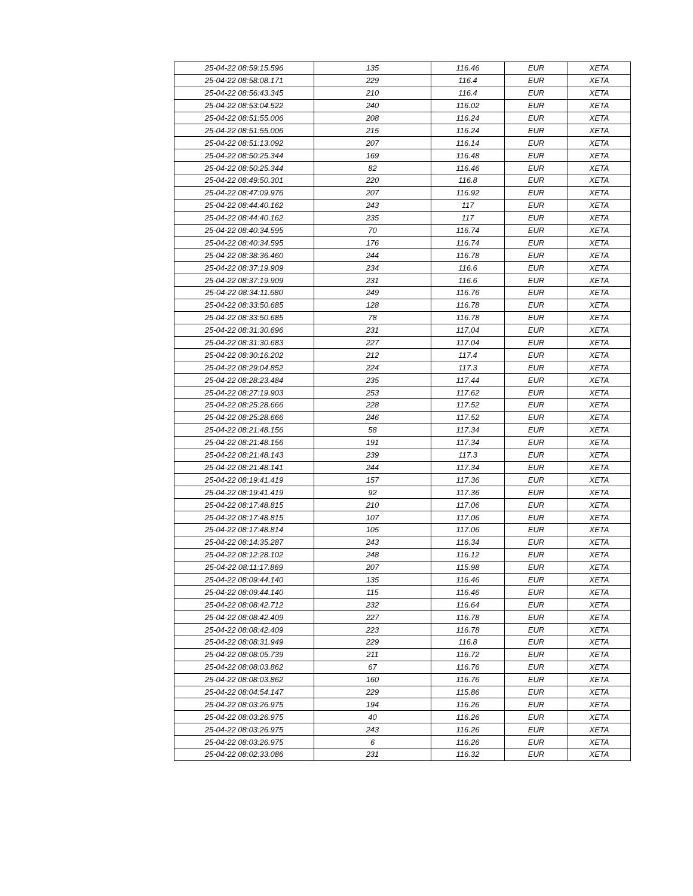| 25-04-22 08:59:15.596 | 135 | 116.46 | EUR | XETA |
| 25-04-22 08:58:08.171 | 229 | 116.4 | EUR | XETA |
| 25-04-22 08:56:43.345 | 210 | 116.4 | EUR | XETA |
| 25-04-22 08:53:04.522 | 240 | 116.02 | EUR | XETA |
| 25-04-22 08:51:55.006 | 208 | 116.24 | EUR | XETA |
| 25-04-22 08:51:55.006 | 215 | 116.24 | EUR | XETA |
| 25-04-22 08:51:13.092 | 207 | 116.14 | EUR | XETA |
| 25-04-22 08:50:25.344 | 169 | 116.48 | EUR | XETA |
| 25-04-22 08:50:25.344 | 82 | 116.46 | EUR | XETA |
| 25-04-22 08:49:50.301 | 220 | 116.8 | EUR | XETA |
| 25-04-22 08:47:09.976 | 207 | 116.92 | EUR | XETA |
| 25-04-22 08:44:40.162 | 243 | 117 | EUR | XETA |
| 25-04-22 08:44:40.162 | 235 | 117 | EUR | XETA |
| 25-04-22 08:40:34.595 | 70 | 116.74 | EUR | XETA |
| 25-04-22 08:40:34.595 | 176 | 116.74 | EUR | XETA |
| 25-04-22 08:38:36.460 | 244 | 116.78 | EUR | XETA |
| 25-04-22 08:37:19.909 | 234 | 116.6 | EUR | XETA |
| 25-04-22 08:37:19.909 | 231 | 116.6 | EUR | XETA |
| 25-04-22 08:34:11.680 | 249 | 116.76 | EUR | XETA |
| 25-04-22 08:33:50.685 | 128 | 116.78 | EUR | XETA |
| 25-04-22 08:33:50.685 | 78 | 116.78 | EUR | XETA |
| 25-04-22 08:31:30.696 | 231 | 117.04 | EUR | XETA |
| 25-04-22 08:31:30.683 | 227 | 117.04 | EUR | XETA |
| 25-04-22 08:30:16.202 | 212 | 117.4 | EUR | XETA |
| 25-04-22 08:29:04.852 | 224 | 117.3 | EUR | XETA |
| 25-04-22 08:28:23.484 | 235 | 117.44 | EUR | XETA |
| 25-04-22 08:27:19.903 | 253 | 117.62 | EUR | XETA |
| 25-04-22 08:25:28.666 | 228 | 117.52 | EUR | XETA |
| 25-04-22 08:25:28.666 | 246 | 117.52 | EUR | XETA |
| 25-04-22 08:21:48.156 | 58 | 117.34 | EUR | XETA |
| 25-04-22 08:21:48.156 | 191 | 117.34 | EUR | XETA |
| 25-04-22 08:21:48.143 | 239 | 117.3 | EUR | XETA |
| 25-04-22 08:21:48.141 | 244 | 117.34 | EUR | XETA |
| 25-04-22 08:19:41.419 | 157 | 117.36 | EUR | XETA |
| 25-04-22 08:19:41.419 | 92 | 117.36 | EUR | XETA |
| 25-04-22 08:17:48.815 | 210 | 117.06 | EUR | XETA |
| 25-04-22 08:17:48.815 | 107 | 117.06 | EUR | XETA |
| 25-04-22 08:17:48.814 | 105 | 117.06 | EUR | XETA |
| 25-04-22 08:14:35.287 | 243 | 116.34 | EUR | XETA |
| 25-04-22 08:12:28.102 | 248 | 116.12 | EUR | XETA |
| 25-04-22 08:11:17.869 | 207 | 115.98 | EUR | XETA |
| 25-04-22 08:09:44.140 | 135 | 116.46 | EUR | XETA |
| 25-04-22 08:09:44.140 | 115 | 116.46 | EUR | XETA |
| 25-04-22 08:08:42.712 | 232 | 116.64 | EUR | XETA |
| 25-04-22 08:08:42.409 | 227 | 116.78 | EUR | XETA |
| 25-04-22 08:08:42.409 | 223 | 116.78 | EUR | XETA |
| 25-04-22 08:08:31.949 | 229 | 116.8 | EUR | XETA |
| 25-04-22 08:08:05.739 | 211 | 116.72 | EUR | XETA |
| 25-04-22 08:08:03.862 | 67 | 116.76 | EUR | XETA |
| 25-04-22 08:08:03.862 | 160 | 116.76 | EUR | XETA |
| 25-04-22 08:04:54.147 | 229 | 115.86 | EUR | XETA |
| 25-04-22 08:03:26.975 | 194 | 116.26 | EUR | XETA |
| 25-04-22 08:03:26.975 | 40 | 116.26 | EUR | XETA |
| 25-04-22 08:03:26.975 | 243 | 116.26 | EUR | XETA |
| 25-04-22 08:03:26.975 | 6 | 116.26 | EUR | XETA |
| 25-04-22 08:02:33.086 | 231 | 116.32 | EUR | XETA |